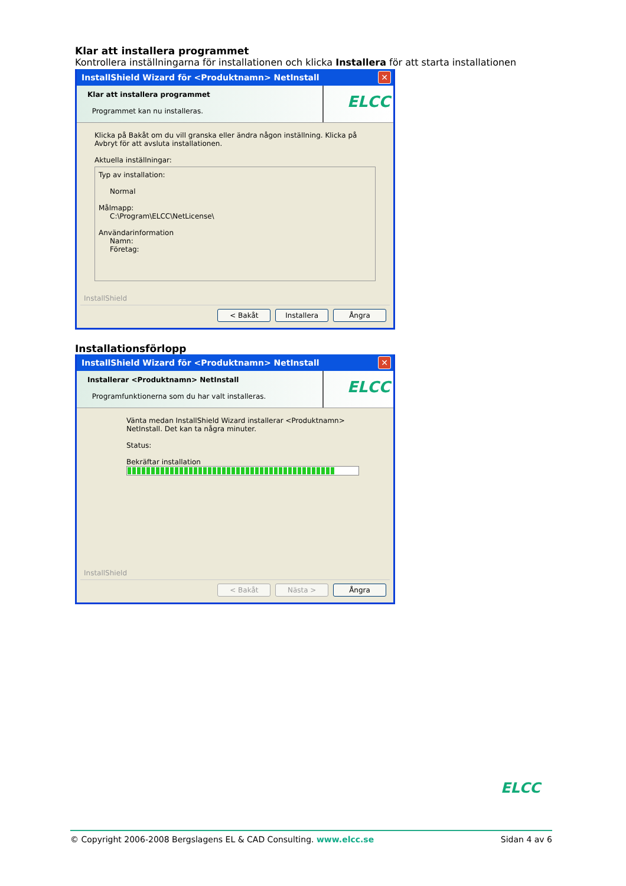Klar att installera programmet
Kontrollera inställningarna för installationen och klicka Installera för att starta installationen
InstallShield Wizard för <Produktnamn> NetInstall ✕
Klar att installera programmet
Programmet kan nu installeras.
ELCC
Klicka på Bakåt om du vill granska eller ändra någon inställning. Klicka på Avbryt för att avsluta installationen.
Aktuella inställningar:
Typ av installation:
Normal
Målmapp:
C:\Program\ELCC\NetLicense\
Användarinformation
Namn:
Företag:
InstallShield
< Bakåt Installera Ångra
Installationsförlopp
InstallShield Wizard för <Produktnamn> NetInstall ✕
Installerar <Produktnamn> NetInstall
Programfunktionerna som du har valt installeras.
ELCC
Vänta medan InstallShield Wizard installerar <Produktnamn> NetInstall. Det kan ta några minuter.
Status:
Bekräftar installation
InstallShield
< Bakåt Nästa > Ångra
ELCC
© Copyright 2006-2008 Bergslagens EL & CAD Consulting. www.elcc.se Sidan 4 av 6